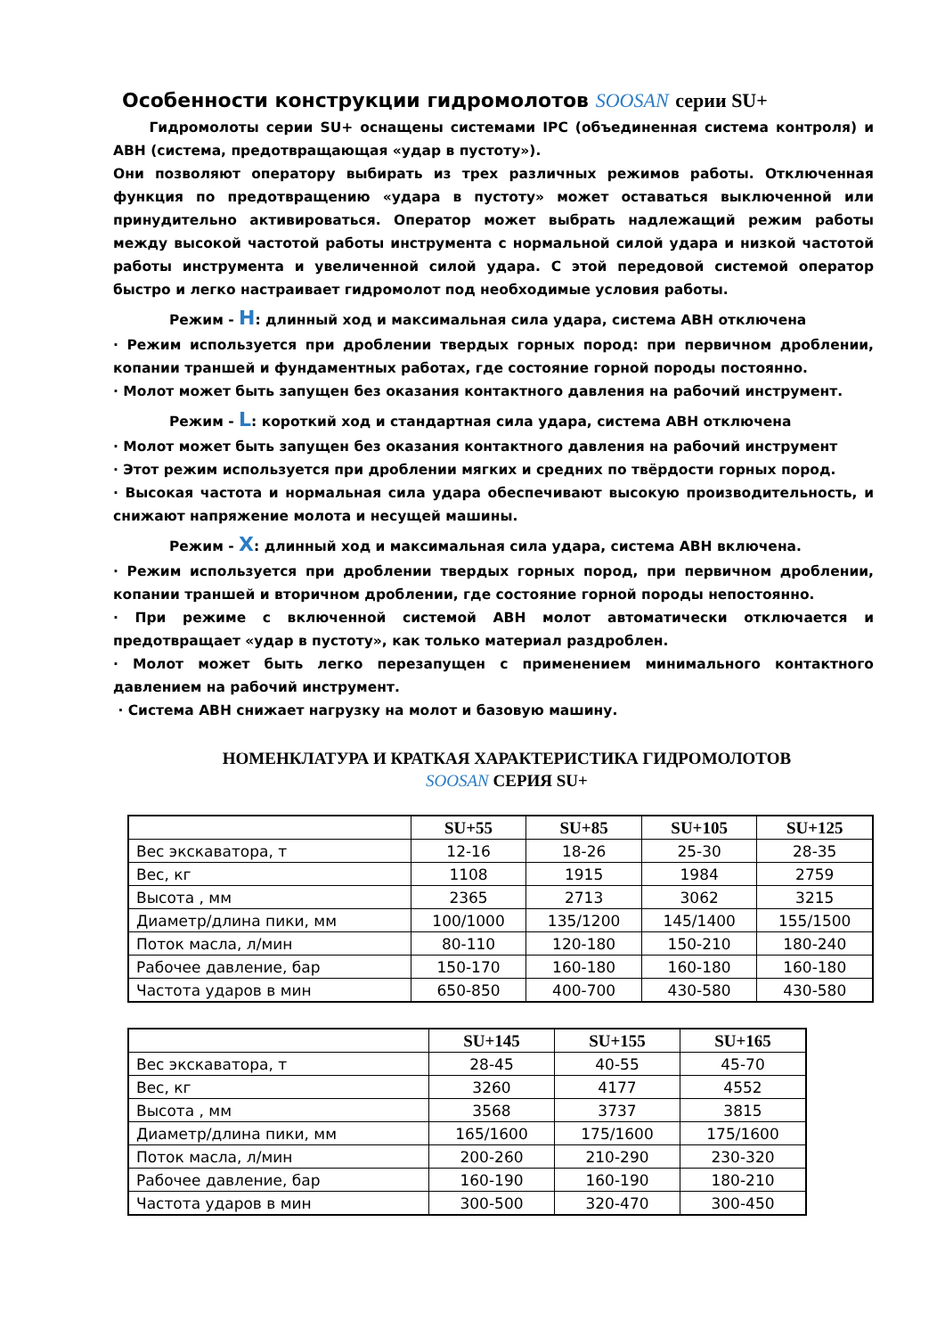Особенности конструкции гидромолотов SOOSAN серии SU+
Гидромолоты серии SU+ оснащены системами IPC (объединенная система контроля) и АВН (система, предотвращающая «удар в пустоту»).
Они позволяют оператору выбирать из трех различных режимов работы. Отключенная функция по предотвращению «удара в пустоту» может оставаться выключенной или принудительно активироваться. Оператор может выбрать надлежащий режим работы между высокой частотой работы инструмента с нормальной силой удара и низкой частотой работы инструмента и увеличенной силой удара. С этой передовой системой оператор быстро и легко настраивает гидромолот под необходимые условия работы.
Режим - H: длинный ход и максимальная сила удара, система АВН отключена
· Режим используется при дроблении твердых горных пород: при первичном дроблении, копании траншей и фундаментных работах, где состояние горной породы постоянно.
· Молот может быть запущен без оказания контактного давления на рабочий инструмент.
Режим - L: короткий ход и стандартная сила удара, система АВН отключена
· Молот может быть запущен без оказания контактного давления на рабочий инструмент
· Этот режим используется при дроблении мягких и средних по твёрдости горных пород.
· Высокая частота и нормальная сила удара обеспечивают высокую производительность, и снижают напряжение молота и несущей машины.
Режим - X: длинный ход и максимальная сила удара, система АВН включена.
· Режим используется при дроблении твердых горных пород, при первичном дроблении, копании траншей и вторичном дроблении, где состояние горной породы непостоянно.
· При режиме с включенной системой АВН молот автоматически отключается и предотвращает «удар в пустоту», как только материал раздроблен.
· Молот может быть легко перезапущен с применением минимального контактного давлением на рабочий инструмент.
· Система АВН снижает нагрузку на молот и базовую машину.
НОМЕНКЛАТУРА И КРАТКАЯ ХАРАКТЕРИСТИКА ГИДРОМОЛОТОВ
SOOSAN СЕРИЯ SU+
| | SU+55 | SU+85 | SU+105 | SU+125 |
| --- | --- | --- | --- | --- |
| Вес экскаватора, т | 12-16 | 18-26 | 25-30 | 28-35 |
| Вес, кг | 1108 | 1915 | 1984 | 2759 |
| Высота , мм | 2365 | 2713 | 3062 | 3215 |
| Диаметр/длина пики, мм | 100/1000 | 135/1200 | 145/1400 | 155/1500 |
| Поток масла, л/мин | 80-110 | 120-180 | 150-210 | 180-240 |
| Рабочее давление, бар | 150-170 | 160-180 | 160-180 | 160-180 |
| Частота ударов в мин | 650-850 | 400-700 | 430-580 | 430-580 |
| | SU+145 | SU+155 | SU+165 |
| --- | --- | --- | --- |
| Вес экскаватора, т | 28-45 | 40-55 | 45-70 |
| Вес, кг | 3260 | 4177 | 4552 |
| Высота , мм | 3568 | 3737 | 3815 |
| Диаметр/длина пики, мм | 165/1600 | 175/1600 | 175/1600 |
| Поток масла, л/мин | 200-260 | 210-290 | 230-320 |
| Рабочее давление, бар | 160-190 | 160-190 | 180-210 |
| Частота ударов в мин | 300-500 | 320-470 | 300-450 |